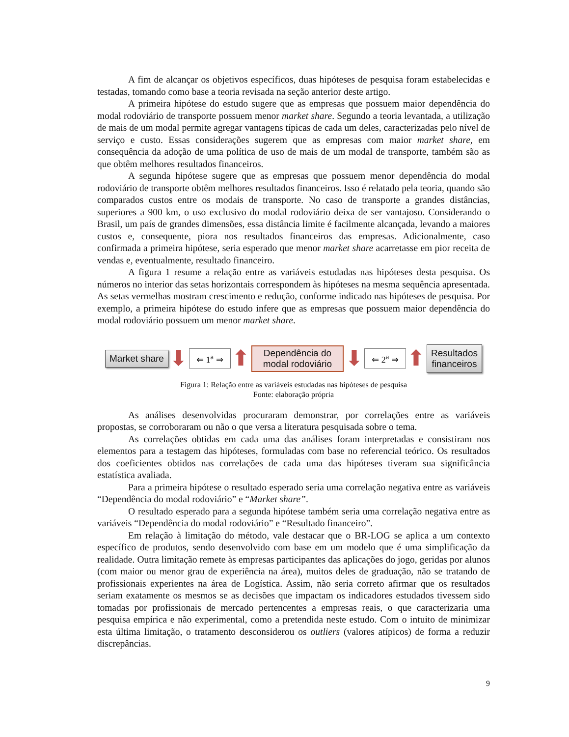A fim de alcançar os objetivos específicos, duas hipóteses de pesquisa foram estabelecidas e testadas, tomando como base a teoria revisada na seção anterior deste artigo.
A primeira hipótese do estudo sugere que as empresas que possuem maior dependência do modal rodoviário de transporte possuem menor market share. Segundo a teoria levantada, a utilização de mais de um modal permite agregar vantagens típicas de cada um deles, caracterizadas pelo nível de serviço e custo. Essas considerações sugerem que as empresas com maior market share, em consequência da adoção de uma política de uso de mais de um modal de transporte, também são as que obtêm melhores resultados financeiros.
A segunda hipótese sugere que as empresas que possuem menor dependência do modal rodoviário de transporte obtêm melhores resultados financeiros. Isso é relatado pela teoria, quando são comparados custos entre os modais de transporte. No caso de transporte a grandes distâncias, superiores a 900 km, o uso exclusivo do modal rodoviário deixa de ser vantajoso. Considerando o Brasil, um país de grandes dimensões, essa distância limite é facilmente alcançada, levando a maiores custos e, consequente, piora nos resultados financeiros das empresas. Adicionalmente, caso confirmada a primeira hipótese, seria esperado que menor market share acarretasse em pior receita de vendas e, eventualmente, resultado financeiro.
A figura 1 resume a relação entre as variáveis estudadas nas hipóteses desta pesquisa. Os números no interior das setas horizontais correspondem às hipóteses na mesma sequência apresentada. As setas vermelhas mostram crescimento e redução, conforme indicado nas hipóteses de pesquisa. Por exemplo, a primeira hipótese do estudo infere que as empresas que possuem maior dependência do modal rodoviário possuem um menor market share.
Market share
⬇ ⇐ 1<sup>a</sup> ⇒ ⬆
Dependência do
modal rodoviário
⬇ ⇐ 2<sup>a</sup> ⇒ ⬆
Resultados
financeiros
Figura 1: Relação entre as variáveis estudadas nas hipóteses de pesquisa
Fonte: elaboração própria
As análises desenvolvidas procuraram demonstrar, por correlações entre as variáveis propostas, se corroboraram ou não o que versa a literatura pesquisada sobre o tema.
As correlações obtidas em cada uma das análises foram interpretadas e consistiram nos elementos para a testagem das hipóteses, formuladas com base no referencial teórico. Os resultados dos coeficientes obtidos nas correlações de cada uma das hipóteses tiveram sua significância estatística avaliada.
Para a primeira hipótese o resultado esperado seria uma correlação negativa entre as variáveis “Dependência do modal rodoviário” e “Market share”.
O resultado esperado para a segunda hipótese também seria uma correlação negativa entre as variáveis “Dependência do modal rodoviário” e “Resultado financeiro”.
Em relação à limitação do método, vale destacar que o BR-LOG se aplica a um contexto específico de produtos, sendo desenvolvido com base em um modelo que é uma simplificação da realidade. Outra limitação remete às empresas participantes das aplicações do jogo, geridas por alunos (com maior ou menor grau de experiência na área), muitos deles de graduação, não se tratando de profissionais experientes na área de Logística. Assim, não seria correto afirmar que os resultados seriam exatamente os mesmos se as decisões que impactam os indicadores estudados tivessem sido tomadas por profissionais de mercado pertencentes a empresas reais, o que caracterizaria uma pesquisa empírica e não experimental, como a pretendida neste estudo. Com o intuito de minimizar esta última limitação, o tratamento desconsiderou os outliers (valores atípicos) de forma a reduzir discrepâncias.
9